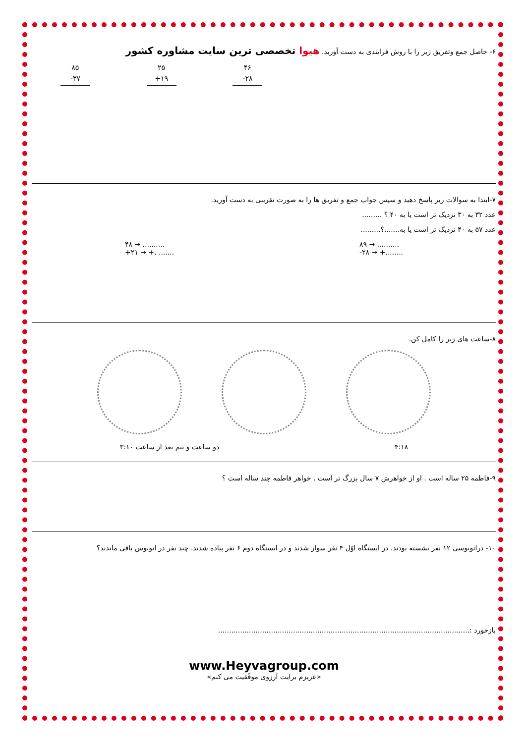۶- حاصل جمع وتفریق زیر را با روش فرایندی به دست آورید. هیوا تخصصی ترین سایت مشاوره کشور
۸۵
-۳۷
۲۵
+۱۹
۴۶
-۲۸
۷-ابتدا به سوالات زیر پاسخ دهید و سپس جواب جمع و تفریق ها را به صورت تقریبی به دست آورید.
عدد ۳۲ به ۳۰ نزدیک تر است یا به ۴۰ ؟ .........
عدد ۵۷ به ۴۰ نزدیک تر است یا به.......؟.........
۴۸ → ..........
+۲۱ → +. .......
۸۹ → ..........
-۲۸ → +........
۸-ساعت های زیر را کامل کن.
دو ساعت و نیم بعد از ساعت ۳:۱۰ ۴:۱۸
۹-فاطمه ۲۵ ساله است . او از خواهرش ۷ سال بزرگ تر است . خواهر فاطمه چند ساله است ؟
۱۰- دراتوبوسی ۱۲ نفر نشسته بودند. در ایستگاه اوّل ۴ نفر سوار شدند و در ایستگاه دوم ۶ نفر پیاده شدند. چند نفر در اتوبوس باقی ماندند؟
بازخورد :..................................................................................................................
www.Heyvagroup.com
«عزیزم برایت آرزوی موفّقیت می کنم»